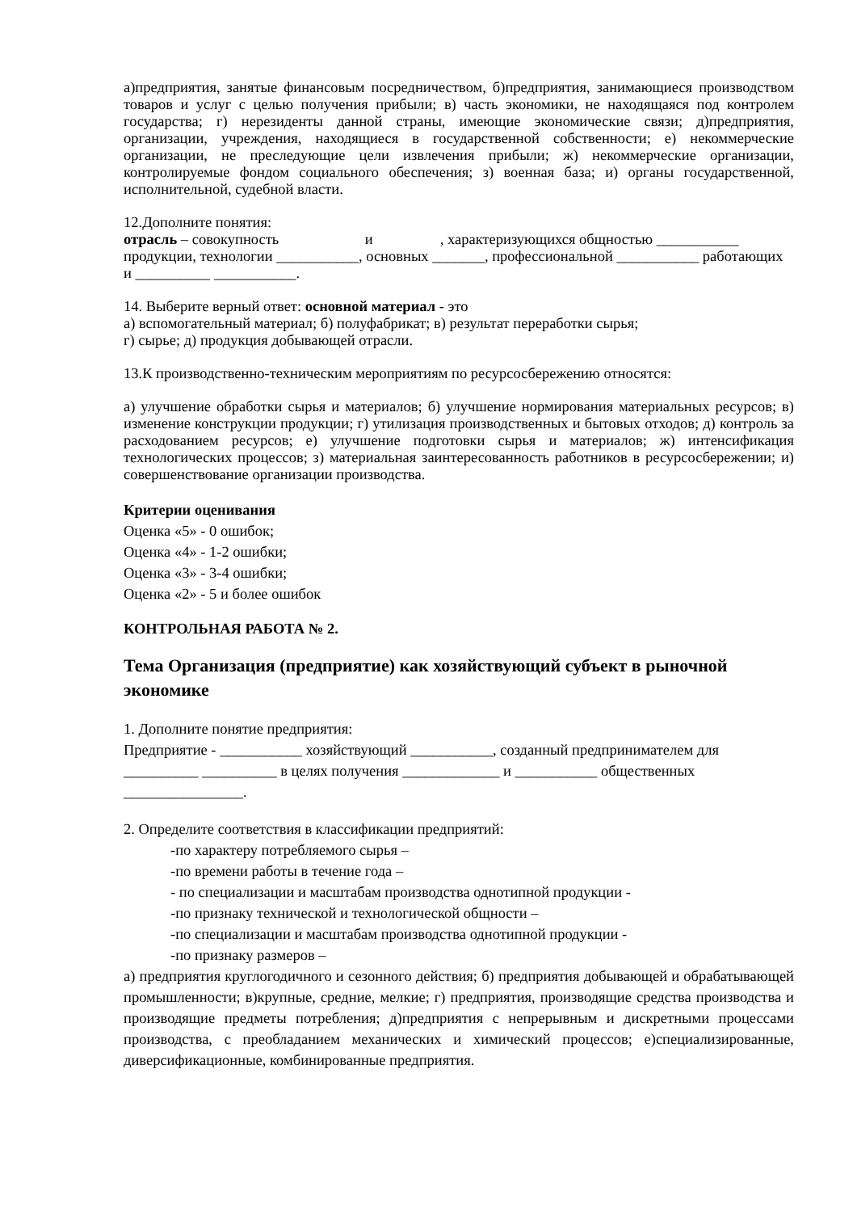а)предприятия, занятые финансовым посредничеством, б)предприятия, занимающиеся производством товаров и услуг с целью получения прибыли; в) часть экономики, не находящаяся под контролем государства; г) нерезиденты данной страны, имеющие экономические связи; д)предприятия, организации, учреждения, находящиеся в государственной собственности; е) некоммерческие организации, не преследующие цели извлечения прибыли; ж) некоммерческие организации, контролируемые фондом социального обеспечения; з) военная база; и) органы государственной, исполнительной, судебной власти.
12.Дополните понятия:
отрасль – совокупность и , характеризующихся общностью ___________ продукции, технологии ___________, основных _______, профессиональной ___________ работающих и __________ ___________.
14. Выберите верный ответ: основной материал - это
а) вспомогательный материал; б) полуфабрикат; в) результат переработки сырья;
г) сырье; д) продукция добывающей отрасли.
13.К производственно-техническим мероприятиям по ресурсосбережению относятся:
а) улучшение обработки сырья и материалов; б) улучшение нормирования материальных ресурсов; в) изменение конструкции продукции; г) утилизация производственных и бытовых отходов; д) контроль за расходованием ресурсов; е) улучшение подготовки сырья и материалов; ж) интенсификация технологических процессов; з) материальная заинтересованность работников в ресурсосбережении; и) совершенствование организации производства.
Критерии оценивания
Оценка «5» - 0 ошибок;
Оценка «4» - 1-2 ошибки;
Оценка «3» - 3-4 ошибки;
Оценка «2» - 5 и более ошибок
КОНТРОЛЬНАЯ РАБОТА № 2.
Тема Организация (предприятие) как хозяйствующий субъект в рыночной экономике
1. Дополните понятие предприятия:
Предприятие - ___________ хозяйствующий ___________, созданный предпринимателем для __________ __________ в целях получения _____________ и ___________ общественных ________________.
2. Определите соответствия в классификации предприятий:
-по характеру потребляемого сырья –
-по времени работы в течение года –
- по специализации и масштабам производства однотипной продукции -
-по признаку технической и технологической общности –
-по специализации и масштабам производства однотипной продукции -
-по признаку размеров –
а) предприятия круглогодичного и сезонного действия; б) предприятия добывающей и обрабатывающей промышленности; в)крупные, средние, мелкие; г) предприятия, производящие средства производства и производящие предметы потребления; д)предприятия с непрерывным и дискретными процессами производства, с преобладанием механических и химический процессов; е)специализированные, диверсификационные, комбинированные предприятия.